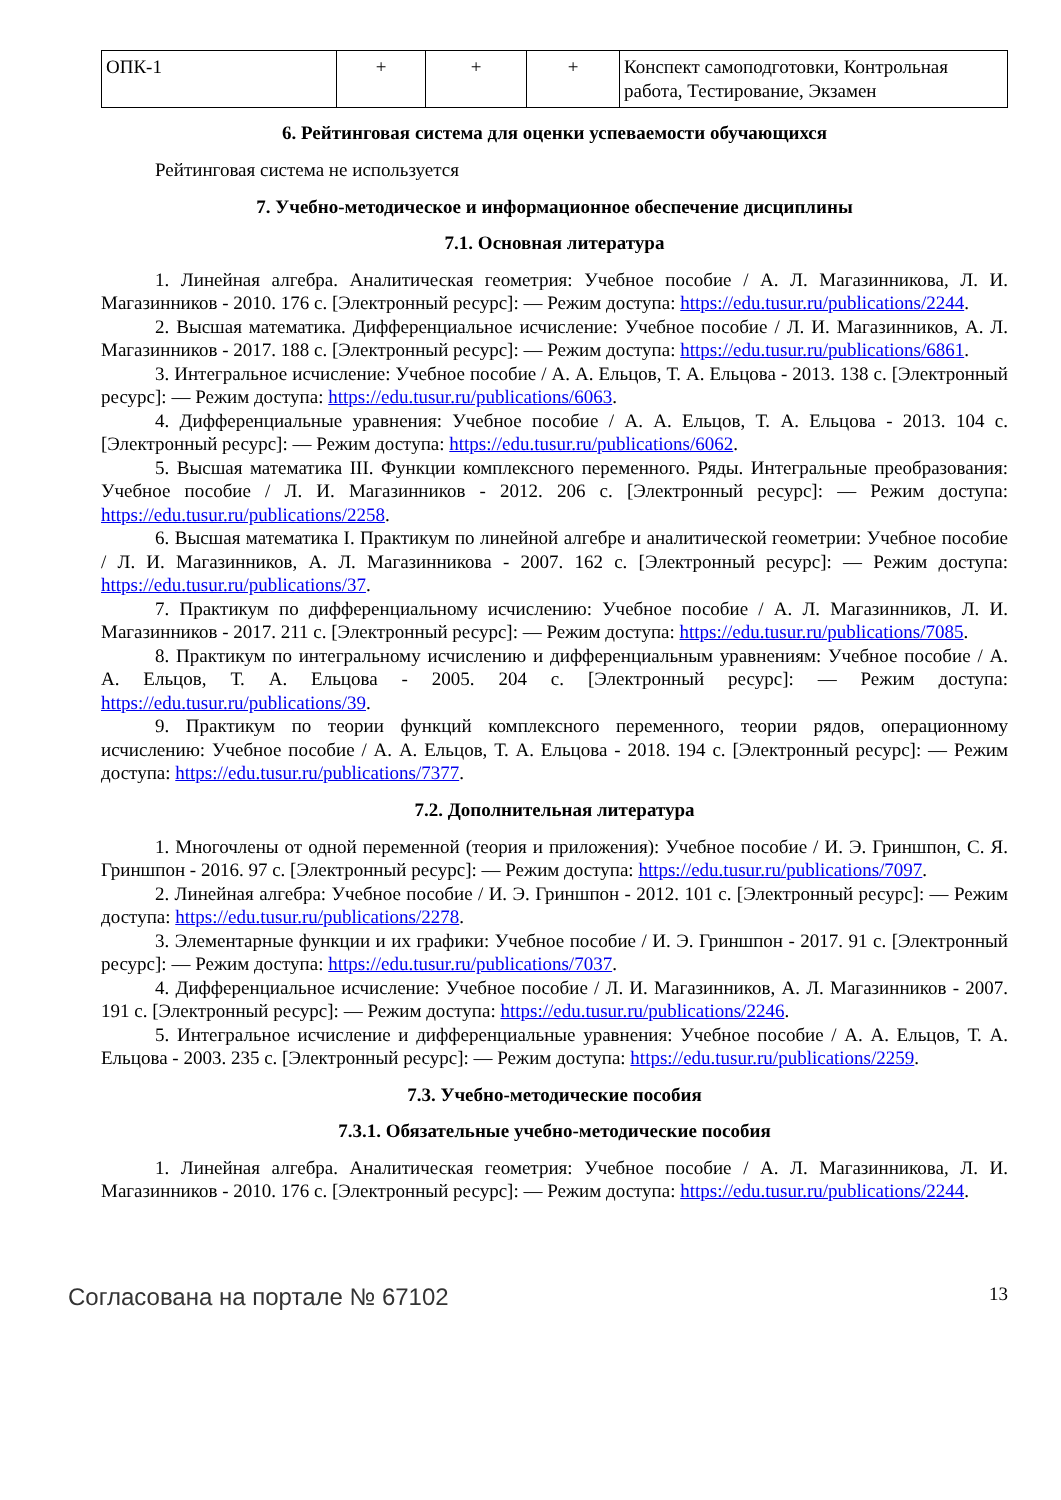| ОПК-1 | + | + | + | Конспект самоподготовки, Контрольная работа, Тестирование, Экзамен |
6. Рейтинговая система для оценки успеваемости обучающихся
Рейтинговая система не используется
7. Учебно-методическое и информационное обеспечение дисциплины
7.1. Основная литература
1. Линейная алгебра. Аналитическая геометрия: Учебное пособие / А. Л. Магазинникова, Л. И. Магазинников - 2010. 176 с. [Электронный ресурс]: — Режим доступа: https://edu.tusur.ru/publications/2244.
2. Высшая математика. Дифференциальное исчисление: Учебное пособие / Л. И. Магазинников, А. Л. Магазинников - 2017. 188 с. [Электронный ресурс]: — Режим доступа: https://edu.tusur.ru/publications/6861.
3. Интегральное исчисление: Учебное пособие / А. А. Ельцов, Т. А. Ельцова - 2013. 138 с. [Электронный ресурс]: — Режим доступа: https://edu.tusur.ru/publications/6063.
4. Дифференциальные уравнения: Учебное пособие / А. А. Ельцов, Т. А. Ельцова - 2013. 104 с. [Электронный ресурс]: — Режим доступа: https://edu.tusur.ru/publications/6062.
5. Высшая математика III. Функции комплексного переменного. Ряды. Интегральные преобразования: Учебное пособие / Л. И. Магазинников - 2012. 206 с. [Электронный ресурс]: — Режим доступа: https://edu.tusur.ru/publications/2258.
6. Высшая математика I. Практикум по линейной алгебре и аналитической геометрии: Учебное пособие / Л. И. Магазинников, А. Л. Магазинникова - 2007. 162 с. [Электронный ресурс]: — Режим доступа: https://edu.tusur.ru/publications/37.
7. Практикум по дифференциальному исчислению: Учебное пособие / А. Л. Магазинников, Л. И. Магазинников - 2017. 211 с. [Электронный ресурс]: — Режим доступа: https://edu.tusur.ru/publications/7085.
8. Практикум по интегральному исчислению и дифференциальным уравнениям: Учебное пособие / А. А. Ельцов, Т. А. Ельцова - 2005. 204 с. [Электронный ресурс]: — Режим доступа: https://edu.tusur.ru/publications/39.
9. Практикум по теории функций комплексного переменного, теории рядов, операционному исчислению: Учебное пособие / А. А. Ельцов, Т. А. Ельцова - 2018. 194 с. [Электронный ресурс]: — Режим доступа: https://edu.tusur.ru/publications/7377.
7.2. Дополнительная литература
1. Многочлены от одной переменной (теория и приложения): Учебное пособие / И. Э. Гриншпон, С. Я. Гриншпон - 2016. 97 с. [Электронный ресурс]: — Режим доступа: https://edu.tusur.ru/publications/7097.
2. Линейная алгебра: Учебное пособие / И. Э. Гриншпон - 2012. 101 с. [Электронный ресурс]: — Режим доступа: https://edu.tusur.ru/publications/2278.
3. Элементарные функции и их графики: Учебное пособие / И. Э. Гриншпон - 2017. 91 с. [Электронный ресурс]: — Режим доступа: https://edu.tusur.ru/publications/7037.
4. Дифференциальное исчисление: Учебное пособие / Л. И. Магазинников, А. Л. Магазинников - 2007. 191 с. [Электронный ресурс]: — Режим доступа: https://edu.tusur.ru/publications/2246.
5. Интегральное исчисление и дифференциальные уравнения: Учебное пособие / А. А. Ельцов, Т. А. Ельцова - 2003. 235 с. [Электронный ресурс]: — Режим доступа: https://edu.tusur.ru/publications/2259.
7.3. Учебно-методические пособия
7.3.1. Обязательные учебно-методические пособия
1. Линейная алгебра. Аналитическая геометрия: Учебное пособие / А. Л. Магазинникова, Л. И. Магазинников - 2010. 176 с. [Электронный ресурс]: — Режим доступа: https://edu.tusur.ru/publications/2244.
Согласована на портале № 67102 13